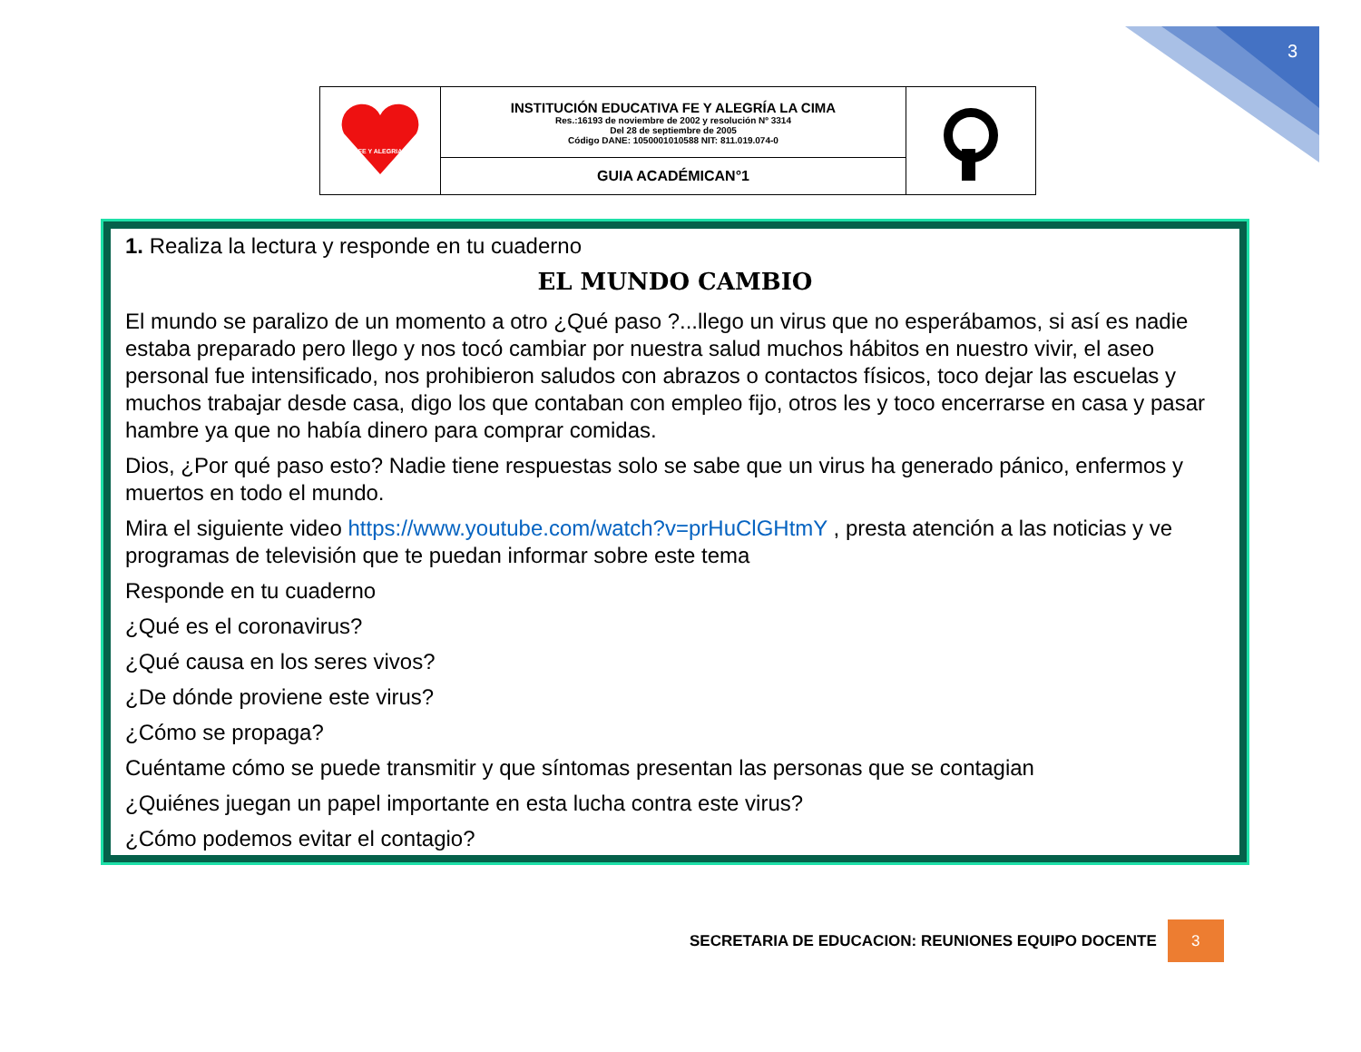3
| FE Y ALEGRIA | INSTITUCIÓN EDUCATIVA FE Y ALEGRÍA LA CIMA Res.:16193 de noviembre de 2002 y resolución Nº 3314 Del 28 de septiembre de 2005 Código DANE: 1050001010588 NIT: 811.019.074-0 | |
| | GUIA ACADÉMICAN°1 | |
1. Realiza la lectura y responde en tu cuaderno
EL MUNDO CAMBIO
El mundo se paralizo de un momento a otro ¿Qué paso ?...llego un virus que no esperábamos, si así es nadie estaba preparado pero llego y nos tocó cambiar por nuestra salud muchos hábitos en nuestro vivir, el aseo personal fue intensificado, nos prohibieron saludos con abrazos o contactos físicos, toco dejar las escuelas y muchos trabajar desde casa, digo los que contaban con empleo fijo, otros les y toco encerrarse en casa y pasar hambre ya que no había dinero para comprar comidas.
Dios, ¿Por qué paso esto? Nadie tiene respuestas solo se sabe que un virus ha generado pánico, enfermos y muertos en todo el mundo.
Mira el siguiente video https://www.youtube.com/watch?v=prHuClGHtmY , presta atención a las noticias y ve programas de televisión que te puedan informar sobre este tema
Responde en tu cuaderno
¿Qué es el coronavirus?
¿Qué causa en los seres vivos?
¿De dónde proviene este virus?
¿Cómo se propaga?
Cuéntame cómo se puede transmitir y que síntomas presentan las personas que se contagian
¿Quiénes juegan un papel importante en esta lucha contra este virus?
¿Cómo podemos evitar el contagio?
SECRETARIA DE EDUCACION: REUNIONES EQUIPO DOCENTE 3